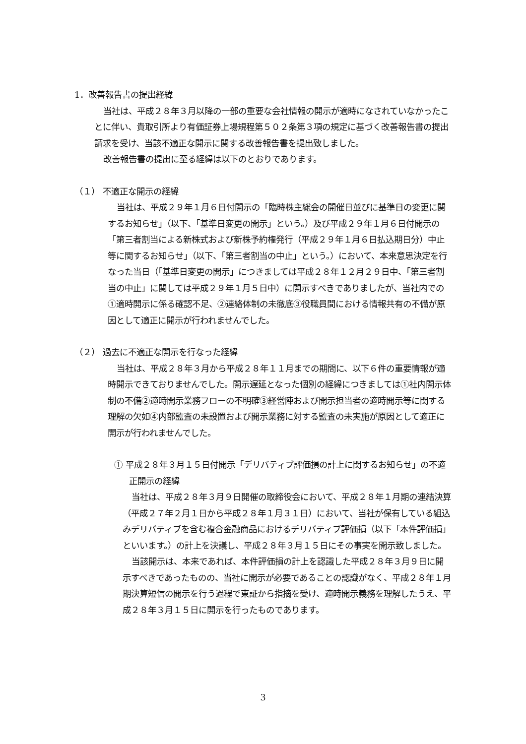1．改善報告書の提出経緯
当社は、平成２８年３月以降の一部の重要な会社情報の開示が適時になされていなかったことに伴い、貴取引所より有価証券上場規程第５０２条第３項の規定に基づく改善報告書の提出請求を受け、当該不適正な開示に関する改善報告書を提出致しました。
改善報告書の提出に至る経緯は以下のとおりであります。
（１） 不適正な開示の経緯
当社は、平成２９年１月６日付開示の「臨時株主総会の開催日並びに基準日の変更に関するお知らせ」（以下、「基準日変更の開示」という。）及び平成２９年１月６日付開示の「第三者割当による新株式および新株予約権発行（平成２９年１月６日払込期日分）中止等に関するお知らせ」（以下、「第三者割当の中止」という。）において、本来意思決定を行なった当日（「基準日変更の開示」につきましては平成２８年１２月２９日中、「第三者割当の中止」に関しては平成２９年１月５日中）に開示すべきでありましたが、当社内での①適時開示に係る確認不足、②連絡体制の未徹底③役職員間における情報共有の不備が原因として適正に開示が行われませんでした。
（２） 過去に不適正な開示を行なった経緯
当社は、平成２８年３月から平成２８年１１月までの期間に、以下６件の重要情報が適時開示できておりませんでした。開示遅延となった個別の経緯につきましては①社内開示体制の不備②適時開示業務フローの不明確③経営陣および開示担当者の適時開示等に関する理解の欠如④内部監査の未設置および開示業務に対する監査の未実施が原因として適正に開示が行われませんでした。
① 平成２８年３月１５日付開示「デリバティブ評価損の計上に関するお知らせ」の不適正開示の経緯
当社は、平成２８年３月９日開催の取締役会において、平成２８年１月期の連結決算（平成２７年２月１日から平成２８年１月３１日）において、当社が保有している組込みデリバティブを含む複合金融商品におけるデリバティブ評価損（以下「本件評価損」といいます。）の計上を決議し、平成２８年３月１５日にその事実を開示致しました。
当該開示は、本来であれば、本件評価損の計上を認識した平成２８年３月９日に開示すべきであったものの、当社に開示が必要であることの認識がなく、平成２８年１月期決算短信の開示を行う過程で東証から指摘を受け、適時開示義務を理解したうえ、平成２８年３月１５日に開示を行ったものであります。
3